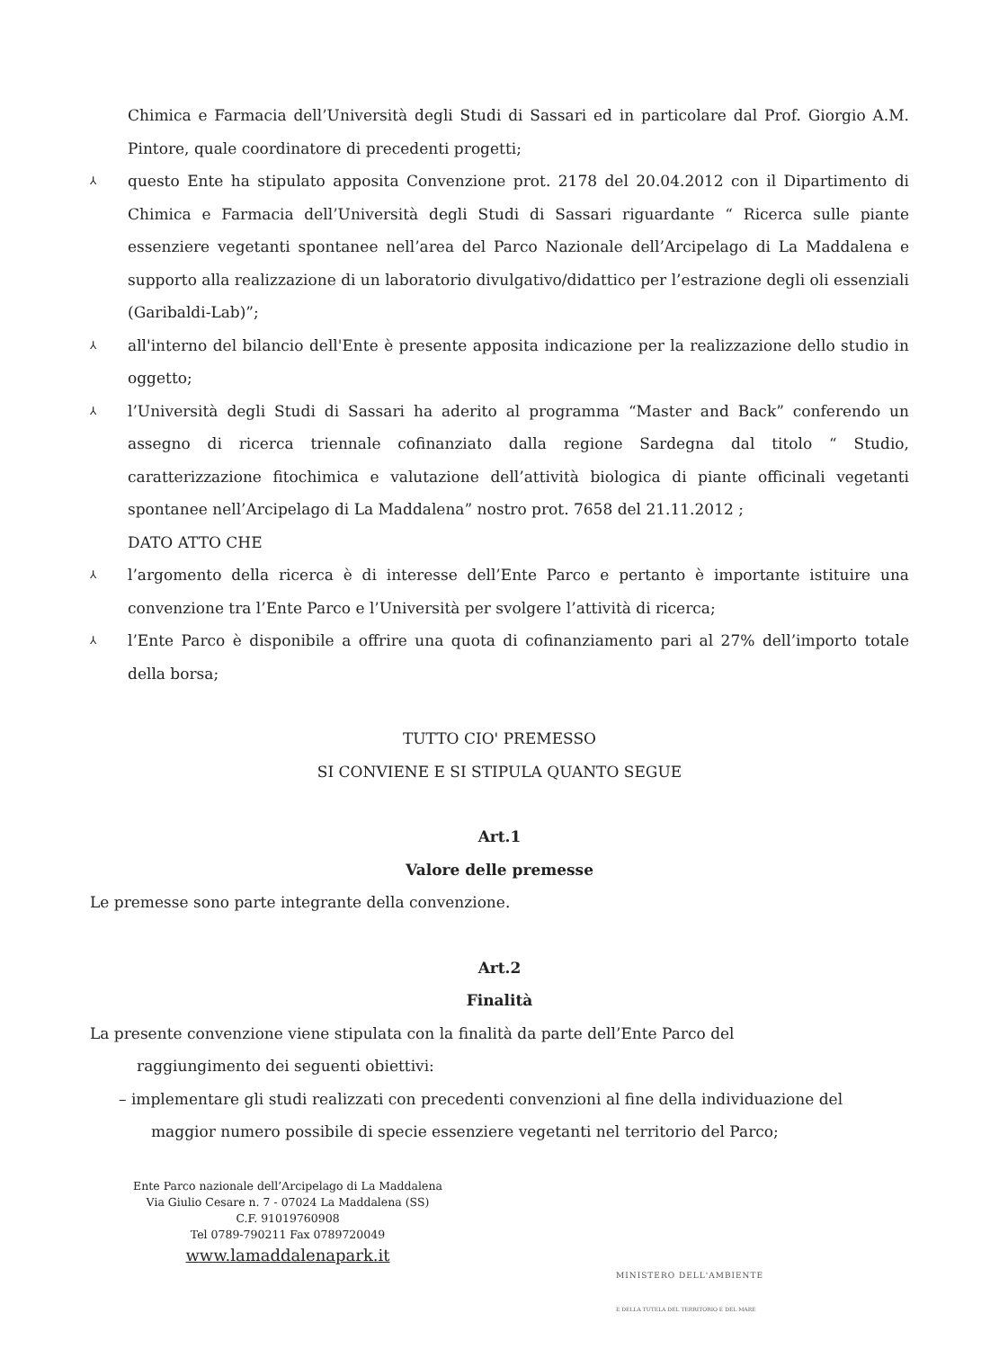Chimica e Farmacia dell’Università degli Studi di Sassari ed in particolare dal Prof. Giorgio A.M. Pintore, quale coordinatore di precedenti progetti;
⅄
questo Ente ha stipulato apposita Convenzione prot. 2178 del 20.04.2012 con il Dipartimento di Chimica e Farmacia dell’Università degli Studi di Sassari riguardante “ Ricerca sulle piante essenziere vegetanti spontanee nell’area del Parco Nazionale dell’Arcipelago di La Maddalena e supporto alla realizzazione di un laboratorio divulgativo/didattico per l’estrazione degli oli essenziali (Garibaldi-Lab)”;
⅄
all'interno del bilancio dell'Ente è presente apposita indicazione per la realizzazione dello studio in oggetto;
⅄
l’Università degli Studi di Sassari ha aderito al programma “Master and Back” conferendo un assegno di ricerca triennale cofinanziato dalla regione Sardegna dal titolo “ Studio, caratterizzazione fitochimica e valutazione dell’attività biologica di piante officinali vegetanti spontanee nell’Arcipelago di La Maddalena” nostro prot. 7658 del 21.11.2012 ;
DATO ATTO CHE
⅄
l’argomento della ricerca è di interesse dell’Ente Parco e pertanto è importante istituire una convenzione tra l’Ente Parco e l’Università per svolgere l’attività di ricerca;
⅄
l’Ente Parco è disponibile a offrire una quota di cofinanziamento pari al 27% dell’importo totale della borsa;
TUTTO CIO' PREMESSO
SI CONVIENE E SI STIPULA QUANTO SEGUE
Art.1
Valore delle premesse
Le premesse sono parte integrante della convenzione.
Art.2
Finalità
La presente convenzione viene stipulata con la finalità da parte dell’Ente Parco del
raggiungimento dei seguenti obiettivi:
– implementare gli studi realizzati con precedenti convenzioni al fine della individuazione del
maggior numero possibile di specie essenziere vegetanti nel territorio del Parco;
Ente Parco nazionale dell’Arcipelago di La Maddalena
Via Giulio Cesare n. 7 - 07024 La Maddalena (SS)
C.F. 91019760908
Tel 0789-790211 Fax 0789720049
www.lamaddalenapark.it
MINISTERO DELL'AMBIENTE
E DELLA TUTELA DEL TERRITORIO E DEL MARE